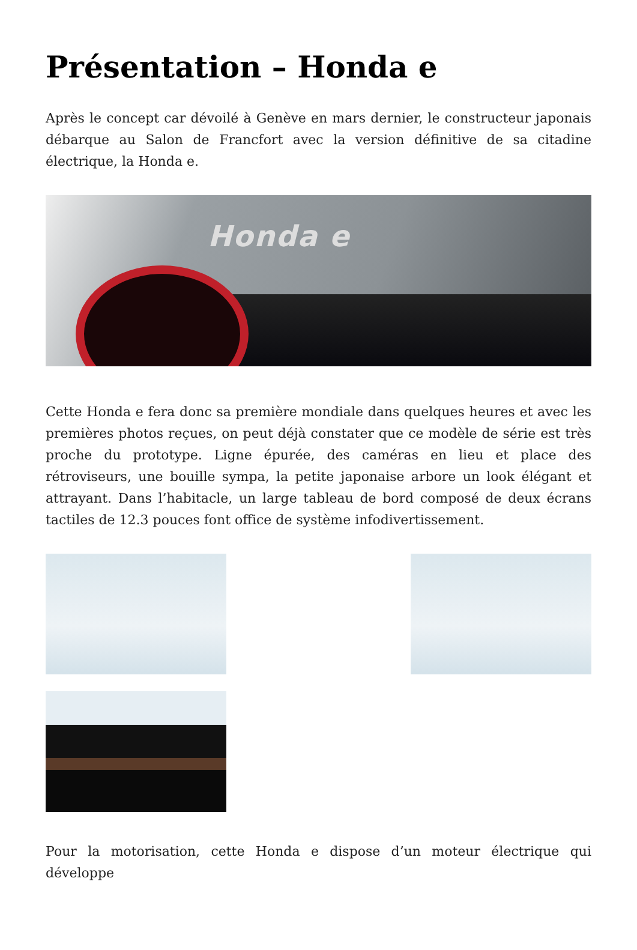Présentation – Honda e
Après le concept car dévoilé à Genève en mars dernier, le constructeur japonais débarque au Salon de Francfort avec la version définitive de sa citadine électrique, la Honda e.
Honda e
Cette Honda e fera donc sa première mondiale dans quelques heures et avec les premières photos reçues, on peut déjà constater que ce modèle de série est très proche du prototype. Ligne épurée, des caméras en lieu et place des rétroviseurs, une bouille sympa, la petite japonaise arbore un look élégant et attrayant. Dans l’habitacle, un large tableau de bord composé de deux écrans tactiles de 12.3 pouces font office de système infodivertissement.
Pour la motorisation, cette Honda e dispose d’un moteur électrique qui développe